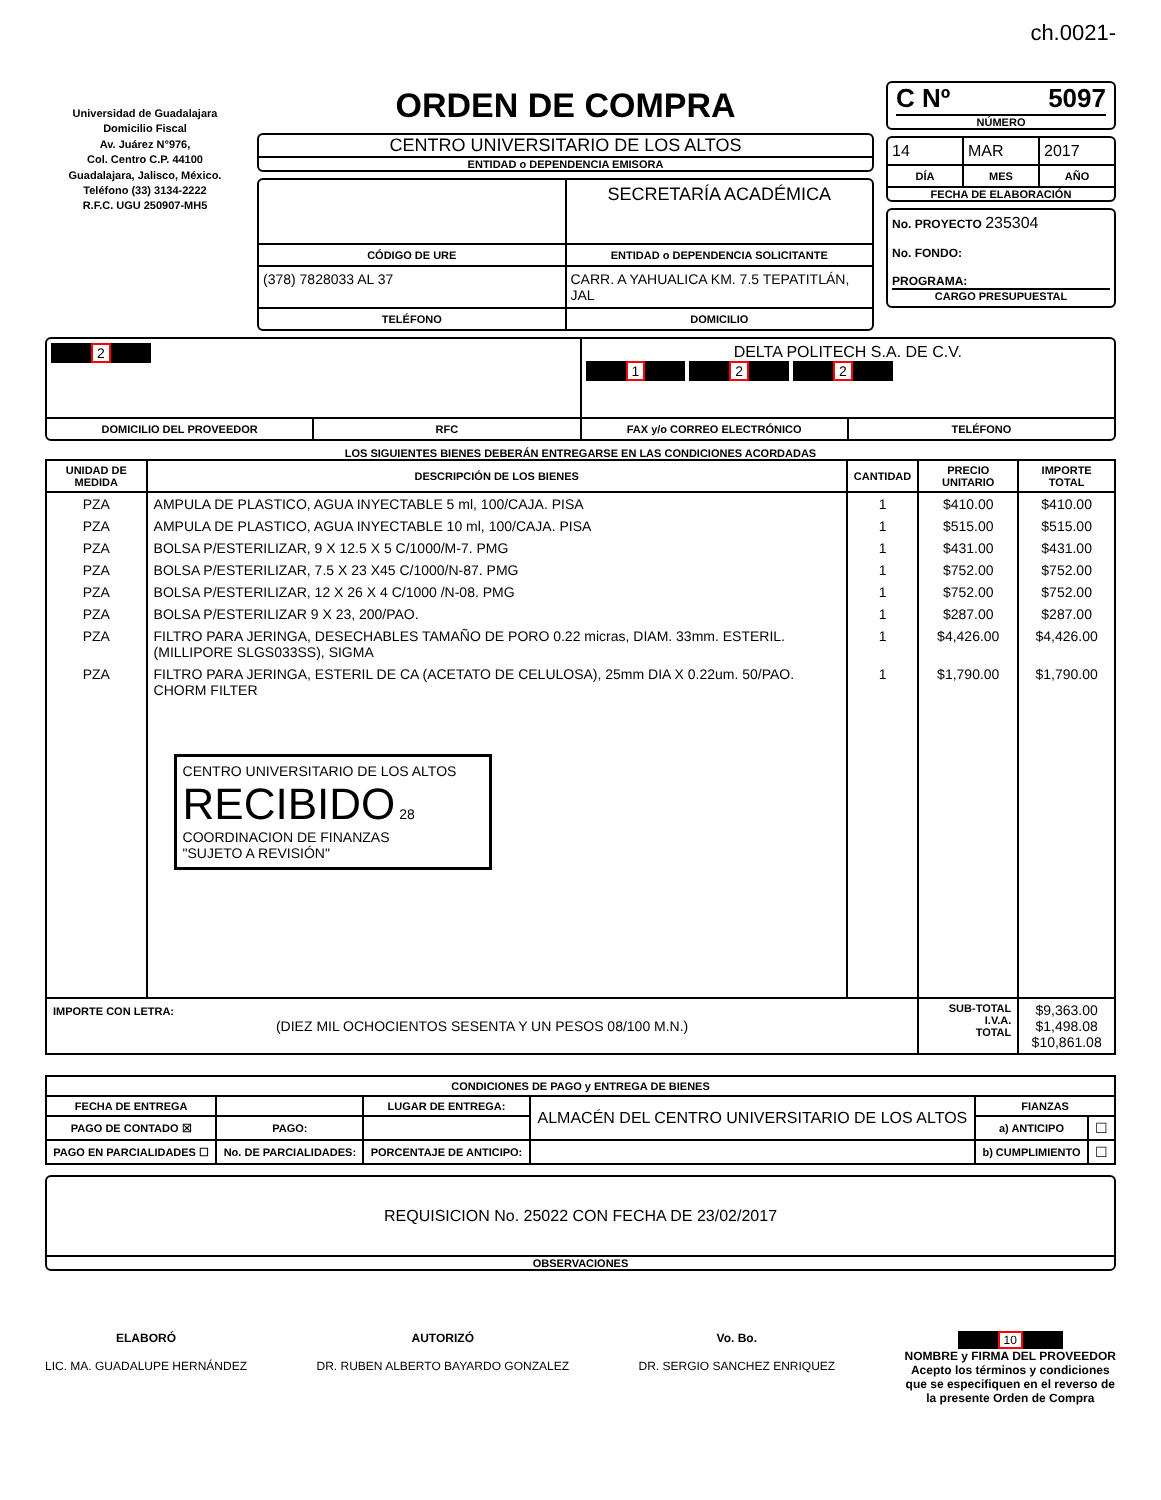ch.0021-
Universidad de Guadalajara
Domicilio Fiscal
Av. Juárez N°976,
Col. Centro C.P. 44100
Guadalajara, Jalisco, México.
Teléfono (33) 3134-2222
R.F.C. UGU 250907-MH5
ORDEN DE COMPRA
CENTRO UNIVERSITARIO DE LOS ALTOS
ENTIDAD o DEPENDENCIA EMISORA
SECRETARÍA ACADÉMICA
CÓDIGO DE URE ENTIDAD o DEPENDENCIA SOLICITANTE
(378) 7828033 AL 37 CARR. A YAHUALICA KM. 7.5 TEPATITLÁN, JAL
TELÉFONO DOMICILIO
C Nº 5097
NÚMERO
14 MAR 2017
DÍA MES AÑO
FECHA DE ELABORACIÓN
No. PROYECTO 235304
No. FONDO:
PROGRAMA:
CARGO PRESUPUESTAL
2
DELTA POLITECH S.A. DE C.V.
1 2 2
DOMICILIO DEL PROVEEDOR RFC FAX y/o CORREO ELECTRÓNICO TELÉFONO
LOS SIGUIENTES BIENES DEBERÁN ENTREGARSE EN LAS CONDICIONES ACORDADAS
| UNIDAD DE MEDIDA | DESCRIPCIÓN DE LOS BIENES | CANTIDAD | PRECIO UNITARIO | IMPORTE TOTAL |
| --- | --- | --- | --- | --- |
| PZA | AMPULA DE PLASTICO, AGUA INYECTABLE 5 ml, 100/CAJA. PISA | 1 | $410.00 | $410.00 |
| PZA | AMPULA DE PLASTICO, AGUA INYECTABLE 10 ml, 100/CAJA. PISA | 1 | $515.00 | $515.00 |
| PZA | BOLSA P/ESTERILIZAR, 9 X 12.5 X 5 C/1000/M-7. PMG | 1 | $431.00 | $431.00 |
| PZA | BOLSA P/ESTERILIZAR, 7.5 X 23 X45 C/1000/N-87. PMG | 1 | $752.00 | $752.00 |
| PZA | BOLSA P/ESTERILIZAR, 12 X 26 X 4 C/1000 /N-08. PMG | 1 | $752.00 | $752.00 |
| PZA | BOLSA P/ESTERILIZAR 9 X 23, 200/PAO. | 1 | $287.00 | $287.00 |
| PZA | FILTRO PARA JERINGA, DESECHABLES TAMAÑO DE PORO 0.22 micras, DIAM. 33mm. ESTERIL. (MILLIPORE SLGS033SS), SIGMA | 1 | $4,426.00 | $4,426.00 |
| PZA | FILTRO PARA JERINGA, ESTERIL DE CA (ACETATO DE CELULOSA), 25mm DIA X 0.22um. 50/PAO. CHORM FILTER | 1 | $1,790.00 | $1,790.00 |
| | CENTRO UNIVERSITARIO DE LOS ALTOS RECIBIDO 28 COORDINACION DE FINANZAS "SUJETO A REVISIÓN" | | | |
| IMPORTE CON LETRA: (DIEZ MIL OCHOCIENTOS SESENTA Y UN PESOS 08/100 M.N.) | | | SUB-TOTAL I.V.A. TOTAL | $9,363.00 $1,498.08 $10,861.08 |
| CONDICIONES DE PAGO y ENTREGA DE BIENES | | | | | |
| --- | --- | --- | --- | --- | --- |
| FECHA DE ENTREGA | | LUGAR DE ENTREGA: | ALMACÉN DEL CENTRO UNIVERSITARIO DE LOS ALTOS | FIANZAS | |
| PAGO DE CONTADO ☒ | PAGO: | | | a) ANTICIPO | ☐ |
| PAGO EN PARCIALIDADES ☐ | No. DE PARCIALIDADES: | PORCENTAJE DE ANTICIPO: | | b) CUMPLIMIENTO | ☐ |
REQUISICION No. 25022 CON FECHA DE 23/02/2017
OBSERVACIONES
ELABORÓ
LIC. MA. GUADALUPE HERNÁNDEZ
AUTORIZÓ
DR. RUBEN ALBERTO BAYARDO GONZALEZ
Vo. Bo.
DR. SERGIO SANCHEZ ENRIQUEZ
10
NOMBRE y FIRMA DEL PROVEEDOR
Acepto los términos y condiciones
que se especifiquen en el reverso de
la presente Orden de Compra